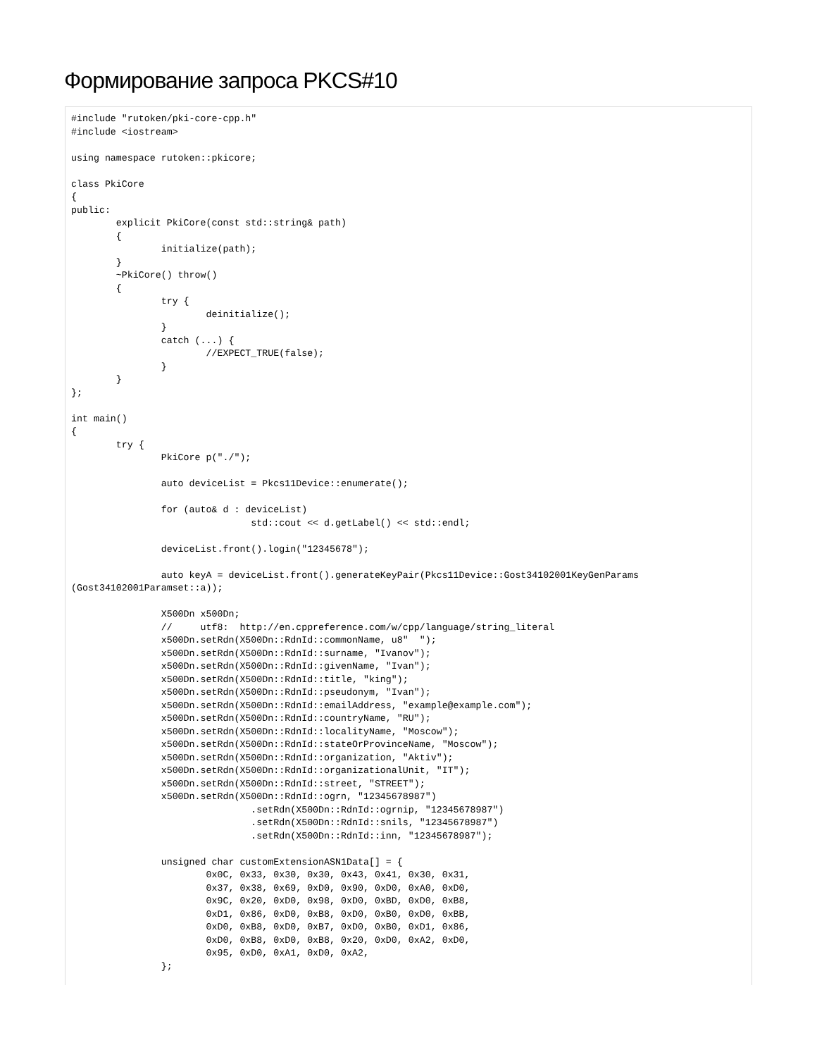Формирование запроса PKCS#10
#include "rutoken/pki-core-cpp.h"
#include <iostream>

using namespace rutoken::pkicore;

class PkiCore
{
public:
	explicit PkiCore(const std::string& path)
	{
		initialize(path);
	}
	~PkiCore() throw()
	{
		try {
			deinitialize();
		}
		catch (...) {
			//EXPECT_TRUE(false);
		}
	}
};

int main()
{
	try {
		PkiCore p("./");

		auto deviceList = Pkcs11Device::enumerate();

		for (auto& d : deviceList)
				std::cout << d.getLabel() << std::endl;

		deviceList.front().login("12345678");

		auto keyA = deviceList.front().generateKeyPair(Pkcs11Device::Gost34102001KeyGenParams
(Gost34102001Paramset::a));

		X500Dn x500Dn;
		//     utf8:  http://en.cppreference.com/w/cpp/language/string_literal
		x500Dn.setRdn(X500Dn::RdnId::commonName, u8"  ");
		x500Dn.setRdn(X500Dn::RdnId::surname, "Ivanov");
		x500Dn.setRdn(X500Dn::RdnId::givenName, "Ivan");
		x500Dn.setRdn(X500Dn::RdnId::title, "king");
		x500Dn.setRdn(X500Dn::RdnId::pseudonym, "Ivan");
		x500Dn.setRdn(X500Dn::RdnId::emailAddress, "example@example.com");
		x500Dn.setRdn(X500Dn::RdnId::countryName, "RU");
		x500Dn.setRdn(X500Dn::RdnId::localityName, "Moscow");
		x500Dn.setRdn(X500Dn::RdnId::stateOrProvinceName, "Moscow");
		x500Dn.setRdn(X500Dn::RdnId::organization, "Aktiv");
		x500Dn.setRdn(X500Dn::RdnId::organizationalUnit, "IT");
		x500Dn.setRdn(X500Dn::RdnId::street, "STREET");
		x500Dn.setRdn(X500Dn::RdnId::ogrn, "12345678987")
				.setRdn(X500Dn::RdnId::ogrnip, "12345678987")
				.setRdn(X500Dn::RdnId::snils, "12345678987")
				.setRdn(X500Dn::RdnId::inn, "12345678987");

		unsigned char customExtensionASN1Data[] = {
			0x0C, 0x33, 0x30, 0x30, 0x43, 0x41, 0x30, 0x31,
			0x37, 0x38, 0x69, 0xD0, 0x90, 0xD0, 0xA0, 0xD0,
			0x9C, 0x20, 0xD0, 0x98, 0xD0, 0xBD, 0xD0, 0xB8,
			0xD1, 0x86, 0xD0, 0xB8, 0xD0, 0xB0, 0xD0, 0xBB,
			0xD0, 0xB8, 0xD0, 0xB7, 0xD0, 0xB0, 0xD1, 0x86,
			0xD0, 0xB8, 0xD0, 0xB8, 0x20, 0xD0, 0xA2, 0xD0,
			0x95, 0xD0, 0xA1, 0xD0, 0xA2,
		};